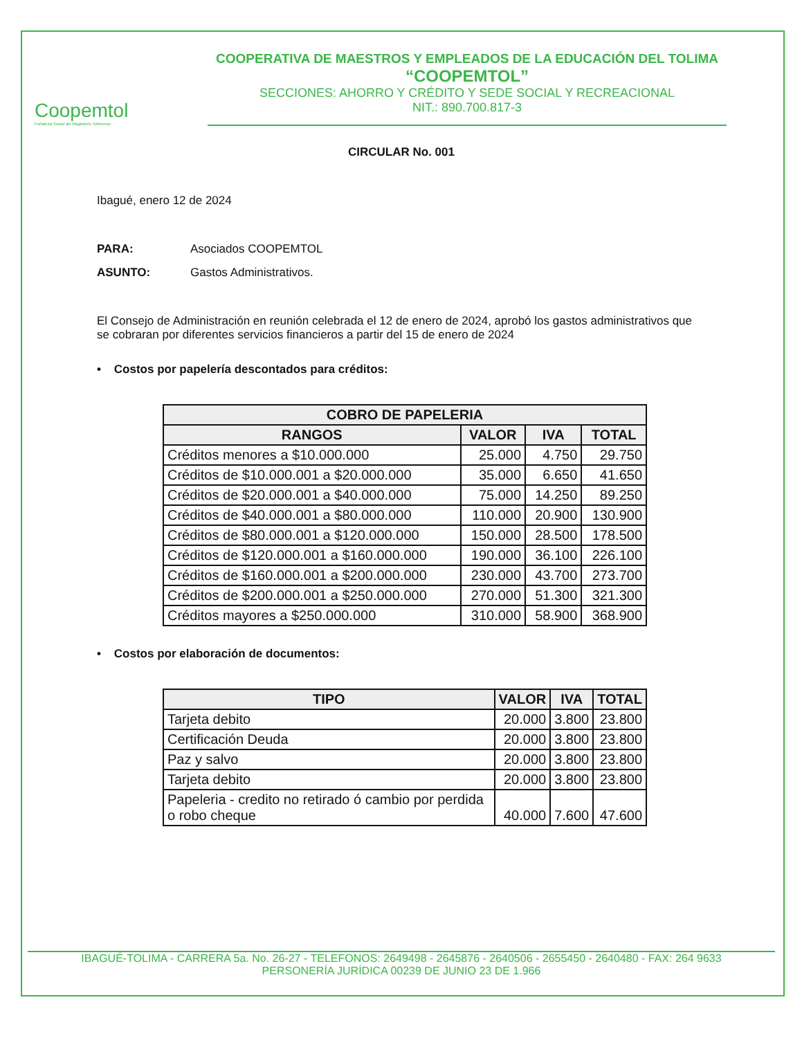Coopemtol
Fortaleza Social del Magisterio Tolimense
COOPERATIVA DE MAESTROS Y EMPLEADOS DE LA EDUCACIÓN DEL TOLIMA
“COOPEMTOL”
SECCIONES: AHORRO Y CRÉDITO Y SEDE SOCIAL Y RECREACIONAL
NIT.: 890.700.817-3
CIRCULAR No. 001
Ibagué, enero 12 de 2024
PARA: Asociados COOPEMTOL
ASUNTO: Gastos Administrativos.
El Consejo de Administración en reunión celebrada el 12 de enero de 2024, aprobó los gastos administrativos que se cobraran por diferentes servicios financieros a partir del 15 de enero de 2024
• Costos por papelería descontados para créditos:
| COBRO DE PAPELERIA | | | |
| --- | --- | --- | --- |
| RANGOS | VALOR | IVA | TOTAL |
| Créditos menores a $10.000.000 | 25.000 | 4.750 | 29.750 |
| Créditos de $10.000.001 a $20.000.000 | 35.000 | 6.650 | 41.650 |
| Créditos de $20.000.001 a $40.000.000 | 75.000 | 14.250 | 89.250 |
| Créditos de $40.000.001 a $80.000.000 | 110.000 | 20.900 | 130.900 |
| Créditos de $80.000.001 a $120.000.000 | 150.000 | 28.500 | 178.500 |
| Créditos de $120.000.001 a $160.000.000 | 190.000 | 36.100 | 226.100 |
| Créditos de $160.000.001 a $200.000.000 | 230.000 | 43.700 | 273.700 |
| Créditos de $200.000.001 a $250.000.000 | 270.000 | 51.300 | 321.300 |
| Créditos mayores a $250.000.000 | 310.000 | 58.900 | 368.900 |
• Costos por elaboración de documentos:
| TIPO | VALOR | IVA | TOTAL |
| --- | --- | --- | --- |
| Tarjeta debito | 20.000 | 3.800 | 23.800 |
| Certificación Deuda | 20.000 | 3.800 | 23.800 |
| Paz y salvo | 20.000 | 3.800 | 23.800 |
| Tarjeta debito | 20.000 | 3.800 | 23.800 |
| Papeleria - credito no retirado ó cambio por perdida o robo cheque | 40.000 | 7.600 | 47.600 |
IBAGUÉ-TOLIMA - CARRERA 5a. No. 26-27 - TELEFONOS: 2649498 - 2645876 - 2640506 - 2655450 - 2640480 - FAX: 264 9633
PERSONERÍA JURÍDICA 00239 DE JUNIO 23 DE 1.966